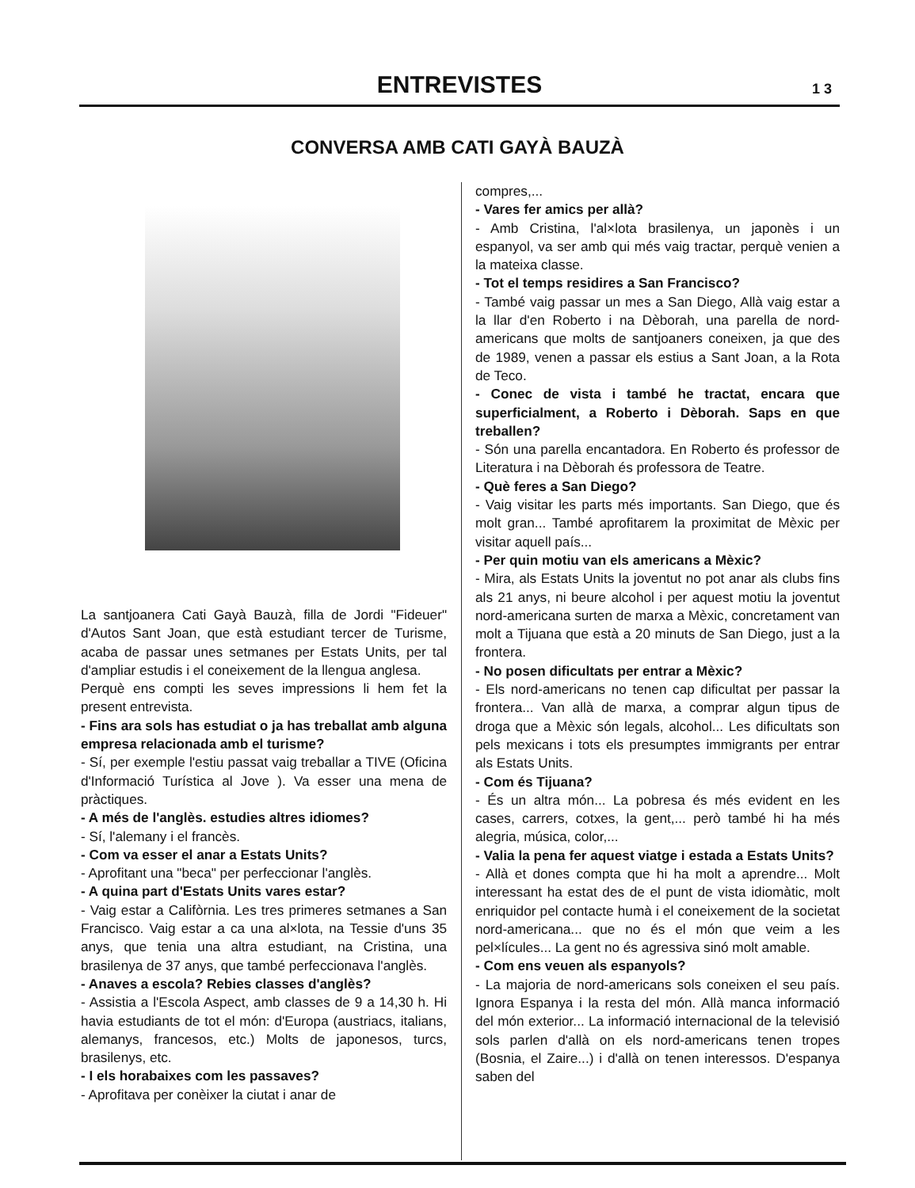ENTREVISTES
1 3
CONVERSA AMB CATI GAYÀ BAUZÀ
La santjoanera Cati Gayà Bauzà, filla de Jordi "Fideuer" d'Autos Sant Joan, que està estudiant tercer de Turisme, acaba de passar unes setmanes per Estats Units, per tal d'ampliar estudis i el coneixement de la llengua anglesa.
Perquè ens compti les seves impressions li hem fet la present entrevista.
- Fins ara sols has estudiat o ja has treballat amb alguna empresa relacionada amb el turisme?
- Sí, per exemple l'estiu passat vaig treballar a TIVE (Oficina d'Informació Turística al Jove ). Va esser una mena de pràctiques.
- A més de l'anglès. estudies altres idiomes?
- Sí, l'alemany i el francès.
- Com va esser el anar a Estats Units?
- Aprofitant una "beca" per perfeccionar l'anglès.
- A quina part d'Estats Units vares estar?
- Vaig estar a Califòrnia. Les tres primeres setmanes a San Francisco. Vaig estar a ca una al×lota, na Tessie d'uns 35 anys, que tenia una altra estudiant, na Cristina, una brasilenya de 37 anys, que també perfeccionava l'anglès.
- Anaves a escola? Rebies classes d'anglès?
- Assistia a l'Escola Aspect, amb classes de 9 a 14,30 h. Hi havia estudiants de tot el món: d'Europa (austriacs, italians, alemanys, francesos, etc.) Molts de japonesos, turcs, brasilenys, etc.
- I els horabaixes com les passaves?
- Aprofitava per conèixer la ciutat i anar de
compres,...
- Vares fer amics per allà?
- Amb Cristina, l'al×lota brasilenya, un japonès i un espanyol, va ser amb qui més vaig tractar, perquè venien a la mateixa classe.
- Tot el temps residires a San Francisco?
- També vaig passar un mes a San Diego, Allà vaig estar a la llar d'en Roberto i na Dèborah, una parella de nord-americans que molts de santjoaners coneixen, ja que des de 1989, venen a passar els estius a Sant Joan, a la Rota de Teco.
- Conec de vista i també he tractat, encara que superficialment, a Roberto i Dèborah. Saps en que treballen?
- Són una parella encantadora. En Roberto és professor de Literatura i na Dèborah és professora de Teatre.
- Què feres a San Diego?
- Vaig visitar les parts més importants. San Diego, que és molt gran... També aprofitarem la proximitat de Mèxic per visitar aquell país...
- Per quin motiu van els americans a Mèxic?
- Mira, als Estats Units la joventut no pot anar als clubs fins als 21 anys, ni beure alcohol i per aquest motiu la joventut nord-americana surten de marxa a Mèxic, concretament van molt a Tijuana que està a 20 minuts de San Diego, just a la frontera.
- No posen dificultats per entrar a Mèxic?
- Els nord-americans no tenen cap dificultat per passar la frontera... Van allà de marxa, a comprar algun tipus de droga que a Mèxic són legals, alcohol... Les dificultats son pels mexicans i tots els presumptes immigrants per entrar als Estats Units.
- Com és Tijuana?
- És un altra món... La pobresa és més evident en les cases, carrers, cotxes, la gent,... però també hi ha més alegria, música, color,...
- Valia la pena fer aquest viatge i estada a Estats Units?
- Allà et dones compta que hi ha molt a aprendre... Molt interessant ha estat des de el punt de vista idiomàtic, molt enriquidor pel contacte humà i el coneixement de la societat nord-americana... que no és el món que veim a les pel×lícules... La gent no és agressiva sinó molt amable.
- Com ens veuen als espanyols?
- La majoria de nord-americans sols coneixen el seu país. Ignora Espanya i la resta del món. Allà manca informació del món exterior... La informació internacional de la televisió sols parlen d'allà on els nord-americans tenen tropes (Bosnia, el Zaire...) i d'allà on tenen interessos. D'espanya saben del